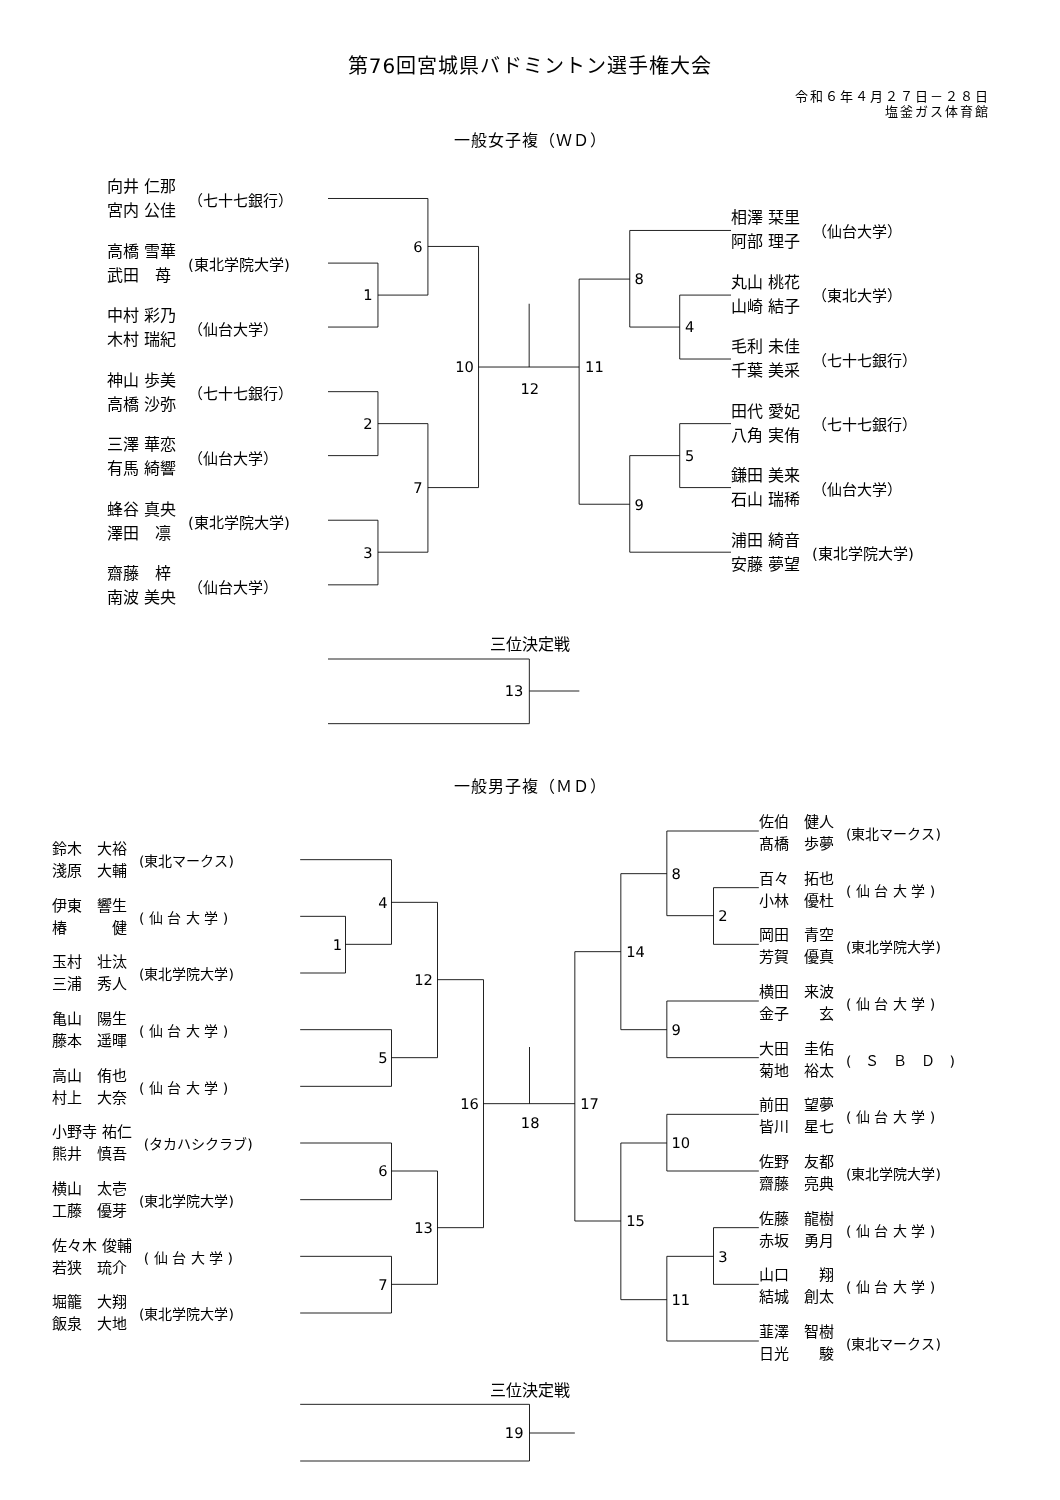第76回宮城県バドミントン選手権大会
令和６年４月２７日－２８日
塩釜ガス体育館
一般女子複（ＷＤ）
向井 仁那 宮内 公佳
（七十七銀行）
高橋 雪華 武田　苺
(東北学院大学)
中村 彩乃 木村 瑞紀
（仙台大学）
神山 歩美 高橋 沙弥
（七十七銀行）
三澤 華恋 有馬 綺響
（仙台大学）
蜂谷 真央 澤田　凛
(東北学院大学)
齋藤　梓 南波 美央
（仙台大学）
1
2
3
6
7
10
12
11
8
4
9
5
相澤 栞里 阿部 理子
（仙台大学）
丸山 桃花 山崎 結子
（東北大学）
毛利 未佳 千葉 美采
（七十七銀行）
田代 愛妃 八角 実侑
（七十七銀行）
鎌田 美来 石山 瑞稀
（仙台大学）
浦田 綺音 安藤 夢望
(東北学院大学)
三位決定戦
13
一般男子複（ＭＤ）
鈴木　大裕 淺原　大輔
(東北マークス)
伊東　響生 椿　　　健
( 仙 台 大 学 )
玉村　壮汰 三浦　秀人
(東北学院大学)
亀山　陽生 藤本　遥暉
( 仙 台 大 学 )
高山　侑也 村上　大奈
( 仙 台 大 学 )
小野寺 祐仁 熊井　慎吾
(タカハシクラブ)
横山　太壱 工藤　優芽
(東北学院大学)
佐々木 俊輔 若狭　琉介
( 仙 台 大 学 )
堀籠　大翔 飯泉　大地
(東北学院大学)
1
4
5
12
6
7
13
16
18
17
14
8
2
9
15
10
11
3
佐伯　健人 髙橋　歩夢
(東北マークス)
百々　拓也 小林　優杜
( 仙 台 大 学 )
岡田　青空 芳賀　優真
(東北学院大学)
横田　来波 金子　　玄
( 仙 台 大 学 )
大田　圭佑 菊地　裕太
(　Ｓ　Ｂ　Ｄ　)
前田　望夢 皆川　星七
( 仙 台 大 学 )
佐野　友都 齋藤　亮典
(東北学院大学)
佐藤　龍樹 赤坂　勇月
( 仙 台 大 学 )
山口　　翔 結城　創太
( 仙 台 大 学 )
韮澤　智樹 日光　　駿
(東北マークス)
三位決定戦
19